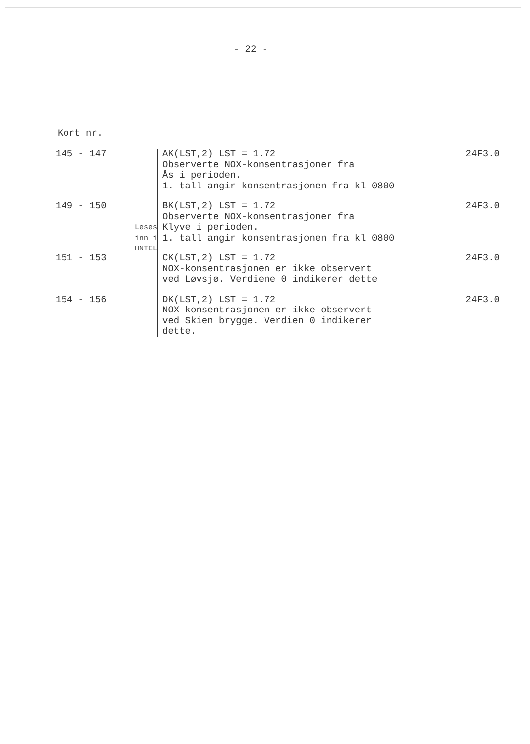- 22 -
Kort nr.
| 145 - 147 | Leses inn i HNTEL | AK(LST,2) LST = 1.72 Observerte NOX-konsentrasjoner fra Ås i perioden. 1. tall angir konsentrasjonen fra kl 0800 | 24F3.0 |
| 149 - 150 | | BK(LST,2) LST = 1.72 Observerte NOX-konsentrasjoner fra Klyve i perioden. 1. tall angir konsentrasjonen fra kl 0800 | 24F3.0 |
| 151 - 153 | | CK(LST,2) LST = 1.72 NOX-konsentrasjonen er ikke observert ved Løvsjø. Verdiene 0 indikerer dette | 24F3.0 |
| 154 - 156 | | DK(LST,2) LST = 1.72 NOX-konsentrasjonen er ikke observert ved Skien brygge. Verdien 0 indikerer dette. | 24F3.0 |